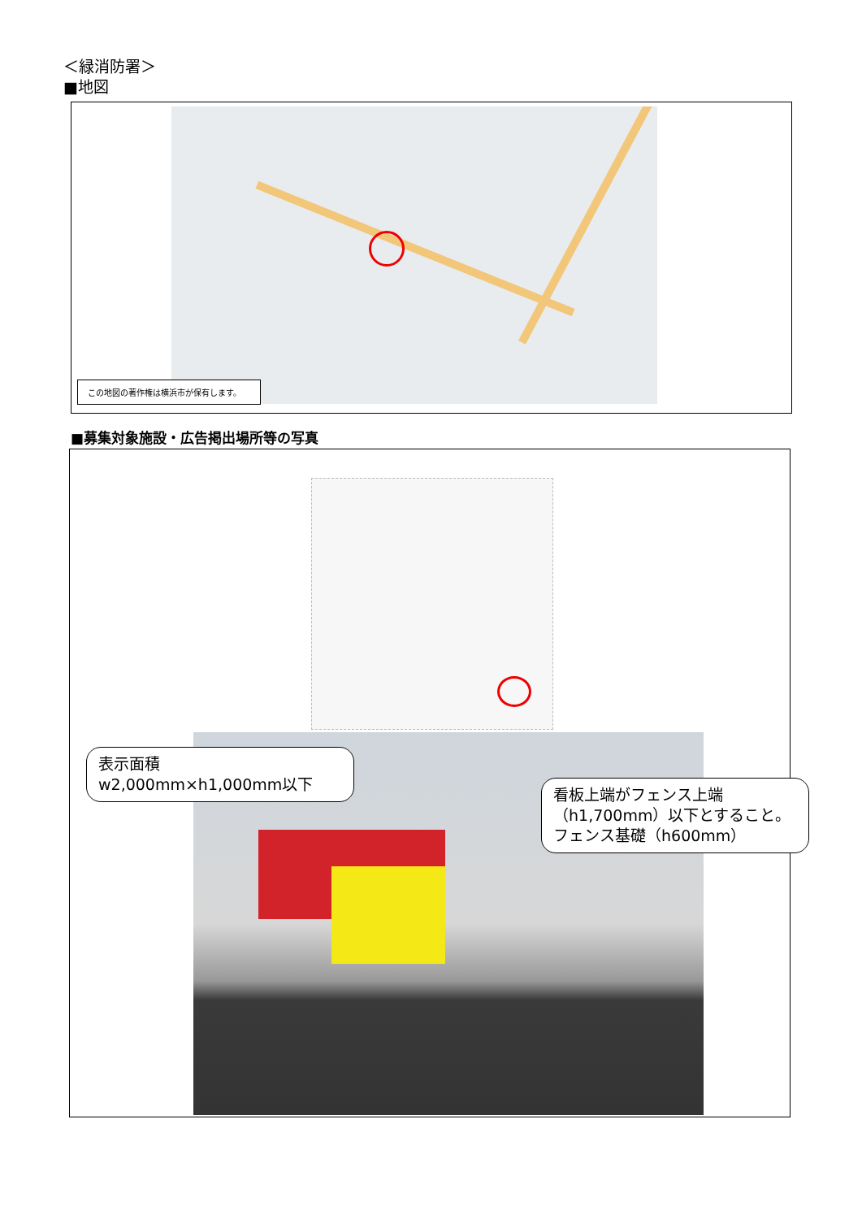＜緑消防署＞
■地図
この地図の著作権は横浜市が保有します。
■募集対象施設・広告掲出場所等の写真
表示面積
w2,000mm×h1,000mm以下
看板上端がフェンス上端
（h1,700mm）以下とすること。
フェンス基礎（h600mm）